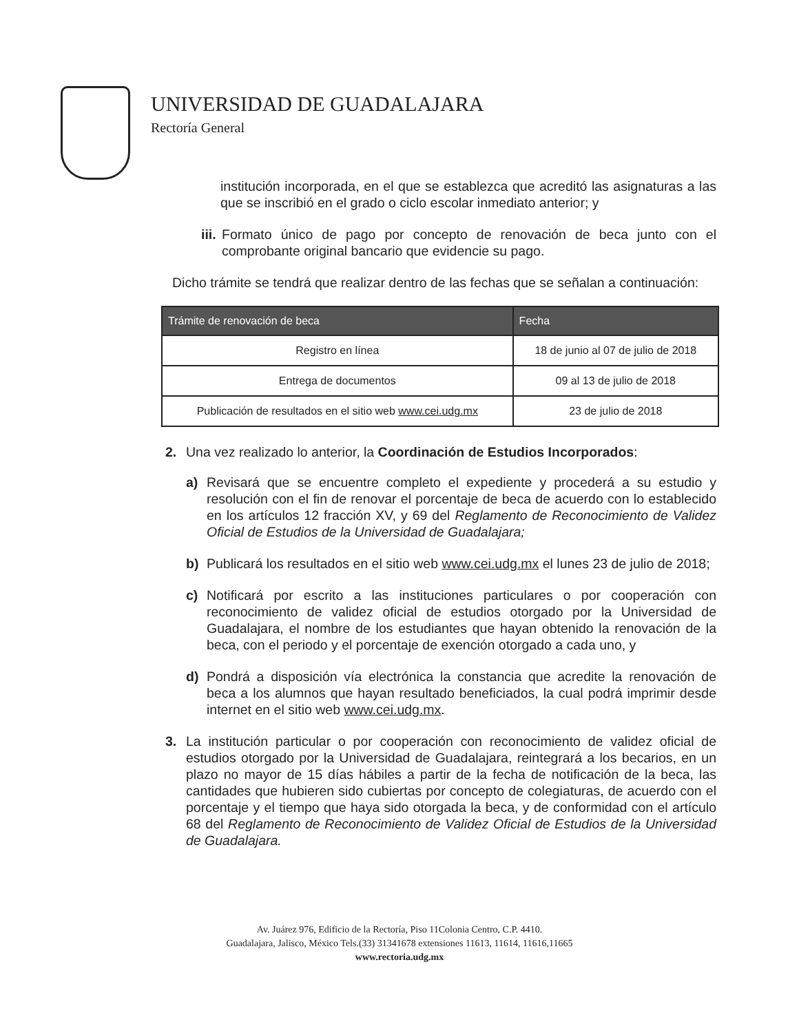UNIVERSIDAD DE GUADALAJARA
Rectoría General
institución incorporada, en el que se establezca que acreditó las asignaturas a las que se inscribió en el grado o ciclo escolar inmediato anterior; y
iii.
Formato único de pago por concepto de renovación de beca junto con el comprobante original bancario que evidencie su pago.
Dicho trámite se tendrá que realizar dentro de las fechas que se señalan a continuación:
| Trámite de renovación de beca | Fecha |
| --- | --- |
| Registro en línea | 18 de junio al 07 de julio de 2018 |
| Entrega de documentos | 09 al 13 de julio de 2018 |
| Publicación de resultados en el sitio web www.cei.udg.mx | 23 de julio de 2018 |
2. Una vez realizado lo anterior, la Coordinación de Estudios Incorporados:
a) Revisará que se encuentre completo el expediente y procederá a su estudio y resolución con el fin de renovar el porcentaje de beca de acuerdo con lo establecido en los artículos 12 fracción XV, y 69 del Reglamento de Reconocimiento de Validez Oficial de Estudios de la Universidad de Guadalajara;
b) Publicará los resultados en el sitio web www.cei.udg.mx el lunes 23 de julio de 2018;
c) Notificará por escrito a las instituciones particulares o por cooperación con reconocimiento de validez oficial de estudios otorgado por la Universidad de Guadalajara, el nombre de los estudiantes que hayan obtenido la renovación de la beca, con el periodo y el porcentaje de exención otorgado a cada uno, y
d) Pondrá a disposición vía electrónica la constancia que acredite la renovación de beca a los alumnos que hayan resultado beneficiados, la cual podrá imprimir desde internet en el sitio web www.cei.udg.mx.
3. La institución particular o por cooperación con reconocimiento de validez oficial de estudios otorgado por la Universidad de Guadalajara, reintegrará a los becarios, en un plazo no mayor de 15 días hábiles a partir de la fecha de notificación de la beca, las cantidades que hubieren sido cubiertas por concepto de colegiaturas, de acuerdo con el porcentaje y el tiempo que haya sido otorgada la beca, y de conformidad con el artículo 68 del Reglamento de Reconocimiento de Validez Oficial de Estudios de la Universidad de Guadalajara.
Av. Juárez 976, Edificio de la Rectoría, Piso 11Colonia Centro, C.P. 4410.
Guadalajara, Jalisco, México Tels.(33) 31341678 extensiones 11613, 11614, 11616,11665
www.rectoria.udg.mx